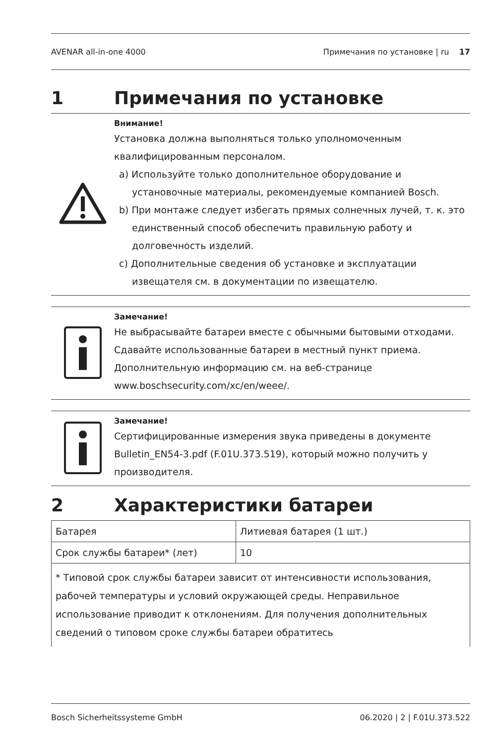AVENAR all-in-one 4000 Примечания по установке | ru 17
1 Примечания по установке
Внимание!
Установка должна выполняться только уполномоченным квалифицированным персоналом.
a) Используйте только дополнительное оборудование и установочные материалы, рекомендуемые компанией Bosch.
b) При монтаже следует избегать прямых солнечных лучей, т. к. это единственный способ обеспечить правильную работу и долговечность изделий.
c) Дополнительные сведения об установке и эксплуатации извещателя см. в документации по извещателю.
Замечание!
Не выбрасывайте батареи вместе с обычными бытовыми отходами. Сдавайте использованные батареи в местный пункт приема. Дополнительную информацию см. на веб-странице www.boschsecurity.com/xc/en/weee/.
Замечание!
Сертифицированные измерения звука приведены в документе Bulletin_EN54-3.pdf (F.01U.373.519), который можно получить у производителя.
2 Характеристики батареи
| Батарея | Литиевая батарея (1 шт.) |
| Срок службы батареи* (лет) | 10 |
| * Типовой срок службы батареи зависит от интенсивности использования, рабочей температуры и условий окружающей среды. Неправильное использование приводит к отклонениям. Для получения дополнительных сведений о типовом сроке службы батареи обратитесь | |
Bosch Sicherheitssysteme GmbH 06.2020 | 2 | F.01U.373.522